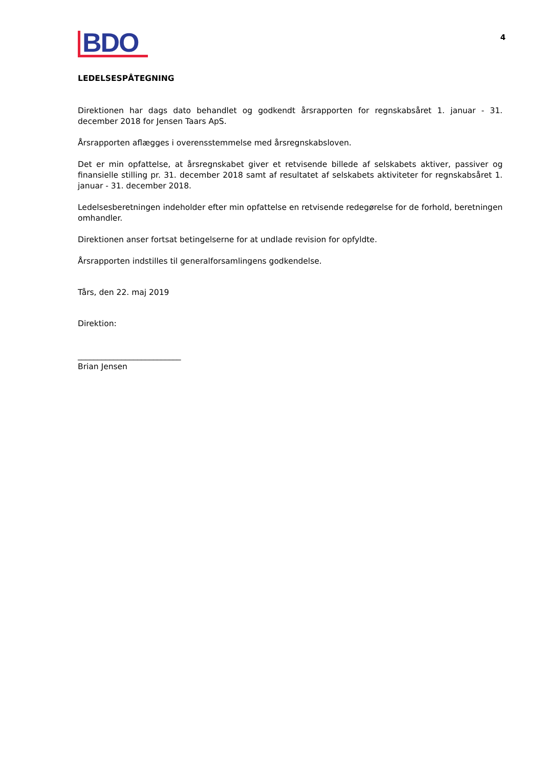BDO
4
LEDELSESPÅTEGNING
Direktionen har dags dato behandlet og godkendt årsrapporten for regnskabsåret 1. januar - 31. december 2018 for Jensen Taars ApS.
Årsrapporten aflægges i overensstemmelse med årsregnskabsloven.
Det er min opfattelse, at årsregnskabet giver et retvisende billede af selskabets aktiver, passiver og finansielle stilling pr. 31. december 2018 samt af resultatet af selskabets aktiviteter for regnskabsåret 1. januar - 31. december 2018.
Ledelsesberetningen indeholder efter min opfattelse en retvisende redegørelse for de forhold, beretningen omhandler.
Direktionen anser fortsat betingelserne for at undlade revision for opfyldte.
Årsrapporten indstilles til generalforsamlingens godkendelse.
Tårs, den 22. maj 2019
Direktion:
__________________________
Brian Jensen